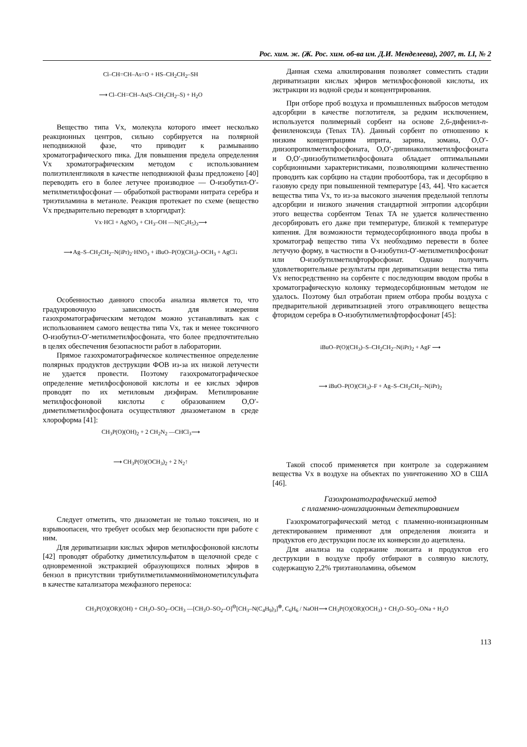Рос. хим. ж. (Ж. Рос. хим. об-ва им. Д.И. Менделеева), 2007, т. LI, № 2
Cl–CH=CH–As=O + HS–CH<sub>2</sub>CH<sub>2</sub>–SH
⟶ Cl–CH=CH–As(S–CH<sub>2</sub>CH<sub>2</sub>–S) + H<sub>2</sub>O
Вещество типа Vx, молекула которого имеет несколько реакционных центров, сильно сорбируется на полярной неподвижной фазе, что приводит к размыванию хроматографического пика. Для повышения предела определения Vx хроматографическим методом с использованием полиэтиленгликоля в качестве неподвижной фазы предложено [40] переводить его в более летучее производное — О-изобутил-О′-метилметилфосфонат — обработкой растворами нитрата серебра и триэтиламина в метаноле. Реакция протекает по схеме (вещество Vx предварительно переводят в хлоргидрат):
Vx·HCl + AgNO<sub>3</sub> + CH<sub>3</sub>–OH —N(C<sub>2</sub>H<sub>5</sub>)<sub>3</sub>⟶
⟶ Ag–S–CH<sub>2</sub>CH<sub>2</sub>–N(iPr)<sub>2</sub>·HNO<sub>3</sub> + iBuO–P(O)(CH<sub>3</sub>)–OCH<sub>3</sub> + AgCl↓
Особенностью данного способа анализа является то, что градуировочную зависимость для измерения газохроматографическим методом можно устанавливать как с использованием самого вещества типа Vx, так и менее токсичного О-изобутил-О′-метилметилфосфоната, что более предпочтительно в целях обеспечения безопасности работ в лаборатории.
Прямое газохроматографическое количественное определение полярных продуктов деструкции ФОВ из-за их низкой летучести не удается провести. Поэтому газохроматографическое определение метилфосфоновой кислоты и ее кислых эфиров проводят по их метиловым диэфирам. Метилирование метилфосфоновой кислоты с образованием О,О′-диметилметилфосфоната осуществляют диазометаном в среде хлороформа [41]:
CH<sub>3</sub>P(O)(OH)<sub>2</sub> + 2 CH<sub>2</sub>N<sub>2</sub> —CHCl<sub>3</sub>⟶
⟶ CH<sub>3</sub>P(O)(OCH<sub>3</sub>)<sub>2</sub> + 2 N<sub>2</sub>↑
Следует отметить, что диазометан не только токсичен, но и взрывоопасен, что требует особых мер безопасности при работе с ним.
Для дериватизации кислых эфиров метилфосфоновой кислоты [42] проводят обработку диметилсульфатом в щелочной среде с одновременной экстракцией образующихся полных эфиров в бензол в присутствии трибутилметиламмониймонометилсульфата в качестве катализатора межфазного переноса:
Данная схема алкилирования позволяет совместить стадии дериватизации кислых эфиров метилфосфоновой кислоты, их экстракции из водной среды и концентрирования.
При отборе проб воздуха и промышленных выбросов методом адсорбции в качестве поглотителя, за редким исключением, используется полимерный сорбент на основе 2,6-дифенил-п-фениленоксида (Tenax TA). Данный сорбент по отношению к низким концентрациям иприта, зарина, зомана, О,О′-диизопропилметилфосфоната, О,О′-дипинаколилметилфосфоната и О,О′-диизобутилметилфосфоната обладает оптимальными сорбционными характеристиками, позволяющими количественно проводить как сорбцию на стадии пробоотбора, так и десорбцию в газовую среду при повышенной температуре [43, 44]. Что касается вещества типа Vx, то из-за высокого значения предельной теплоты адсорбции и низкого значения стандартной энтропии адсорбции этого вещества сорбентом Tenax TA не удается количественно десорбировать его даже при температуре, близкой к температуре кипения. Для возможности термодесорбционного ввода пробы в хроматограф вещество типа Vx необходимо перевести в более летучую форму, в частности в О-изобутил-О′-метилметилфосфонат или О-изобутилметилфторфосфонат. Однако получить удовлетворительные результаты при дериватизации вещества типа Vx непосредственно на сорбенте с последующим вводом пробы в хроматографическую колонку термодесорбционным методом не удалось. Поэтому был отработан прием отбора пробы воздуха с предварительной дериватизацией этого отравляющего вещества фторидом серебра в О-изобутилметилфторфосфонат [45]:
iBuO–P(O)(CH<sub>3</sub>)–S–CH<sub>2</sub>CH<sub>2</sub>–N(iPr)<sub>2</sub> + AgF ⟶
⟶ iBuO–P(O)(CH<sub>3</sub>)–F + Ag–S–CH<sub>2</sub>CH<sub>2</sub>–N(iPr)<sub>2</sub>
Такой способ применяется при контроле за содержанием вещества Vx в воздухе на объектах по уничтожению ХО в США [46].
Газохроматографический метод
с пламенно-ионизационным детектированием
Газохроматографический метод с пламенно-ионизационным детектированием применяют для определения люизита и продуктов его деструкции после их конверсии до ацетилена.
Для анализа на содержание люизита и продуктов его деструкции в воздухе пробу отбирают в соляную кислоту, содержащую 2,2% триэтаноламина, объемом
CH<sub>3</sub>P(O)(OR)(OH) + CH<sub>3</sub>O–SO<sub>2</sub>–OCH<sub>3</sub> —[CH<sub>3</sub>O–SO<sub>2</sub>–O]<sup>⊖</sup>[CH<sub>3</sub>–N(C<sub>4</sub>H<sub>9</sub>)<sub>3</sub>]<sup>⊕</sup>, C<sub>6</sub>H<sub>6</sub> / NaOH⟶ CH<sub>3</sub>P(O)(OR)(OCH<sub>3</sub>) + CH<sub>3</sub>O–SO<sub>2</sub>–ONa + H<sub>2</sub>O
113